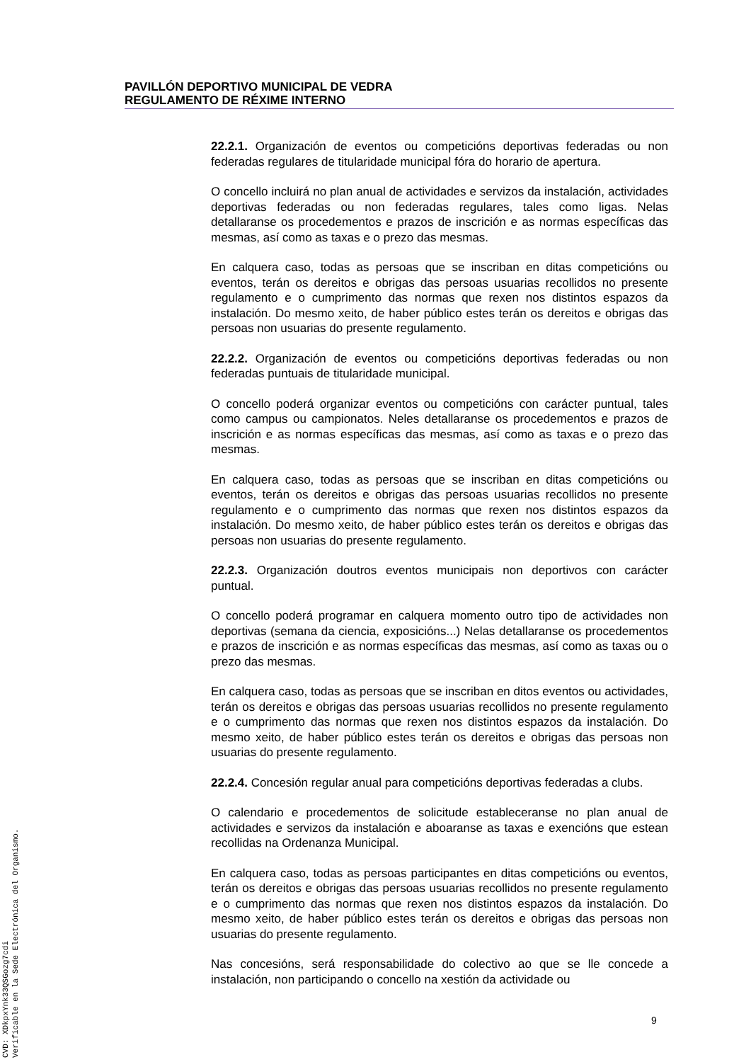PAVILLÓN DEPORTIVO MUNICIPAL DE VEDRA
REGULAMENTO DE RÉXIME INTERNO
22.2.1. Organización de eventos ou competicións deportivas federadas ou non federadas regulares de titularidade municipal fóra do horario de apertura.
O concello incluirá no plan anual de actividades e servizos da instalación, actividades deportivas federadas ou non federadas regulares, tales como ligas. Nelas detallaranse os procedementos e prazos de inscrición e as normas específicas das mesmas, así como as taxas e o prezo das mesmas.
En calquera caso, todas as persoas que se inscriban en ditas competicións ou eventos, terán os dereitos e obrigas das persoas usuarias recollidos no presente regulamento e o cumprimento das normas que rexen nos distintos espazos da instalación. Do mesmo xeito, de haber público estes terán os dereitos e obrigas das persoas non usuarias do presente regulamento.
22.2.2. Organización de eventos ou competicións deportivas federadas ou non federadas puntuais de titularidade municipal.
O concello poderá organizar eventos ou competicións con carácter puntual, tales como campus ou campionatos. Neles detallaranse os procedementos e prazos de inscrición e as normas específicas das mesmas, así como as taxas e o prezo das mesmas.
En calquera caso, todas as persoas que se inscriban en ditas competicións ou eventos, terán os dereitos e obrigas das persoas usuarias recollidos no presente regulamento e o cumprimento das normas que rexen nos distintos espazos da instalación. Do mesmo xeito, de haber público estes terán os dereitos e obrigas das persoas non usuarias do presente regulamento.
22.2.3. Organización doutros eventos municipais non deportivos con carácter puntual.
O concello poderá programar en calquera momento outro tipo de actividades non deportivas (semana da ciencia, exposicións...) Nelas detallaranse os procedementos e prazos de inscrición e as normas específicas das mesmas, así como as taxas ou o prezo das mesmas.
En calquera caso, todas as persoas que se inscriban en ditos eventos ou actividades, terán os dereitos e obrigas das persoas usuarias recollidos no presente regulamento e o cumprimento das normas que rexen nos distintos espazos da instalación. Do mesmo xeito, de haber público estes terán os dereitos e obrigas das persoas non usuarias do presente regulamento.
22.2.4. Concesión regular anual para competicións deportivas federadas a clubs.
O calendario e procedementos de solicitude estableceranse no plan anual de actividades e servizos da instalación e aboaranse as taxas e exencións que estean recollidas na Ordenanza Municipal.
En calquera caso, todas as persoas participantes en ditas competicións ou eventos, terán os dereitos e obrigas das persoas usuarias recollidos no presente regulamento e o cumprimento das normas que rexen nos distintos espazos da instalación. Do mesmo xeito, de haber público estes terán os dereitos e obrigas das persoas non usuarias do presente regulamento.
Nas concesións, será responsabilidade do colectivo ao que se lle concede a instalación, non participando o concello na xestión da actividade ou
9
CVD: XDkpxYnk33QSGozg7cdi
Verificable en la Sede Electrónica del Organismo.